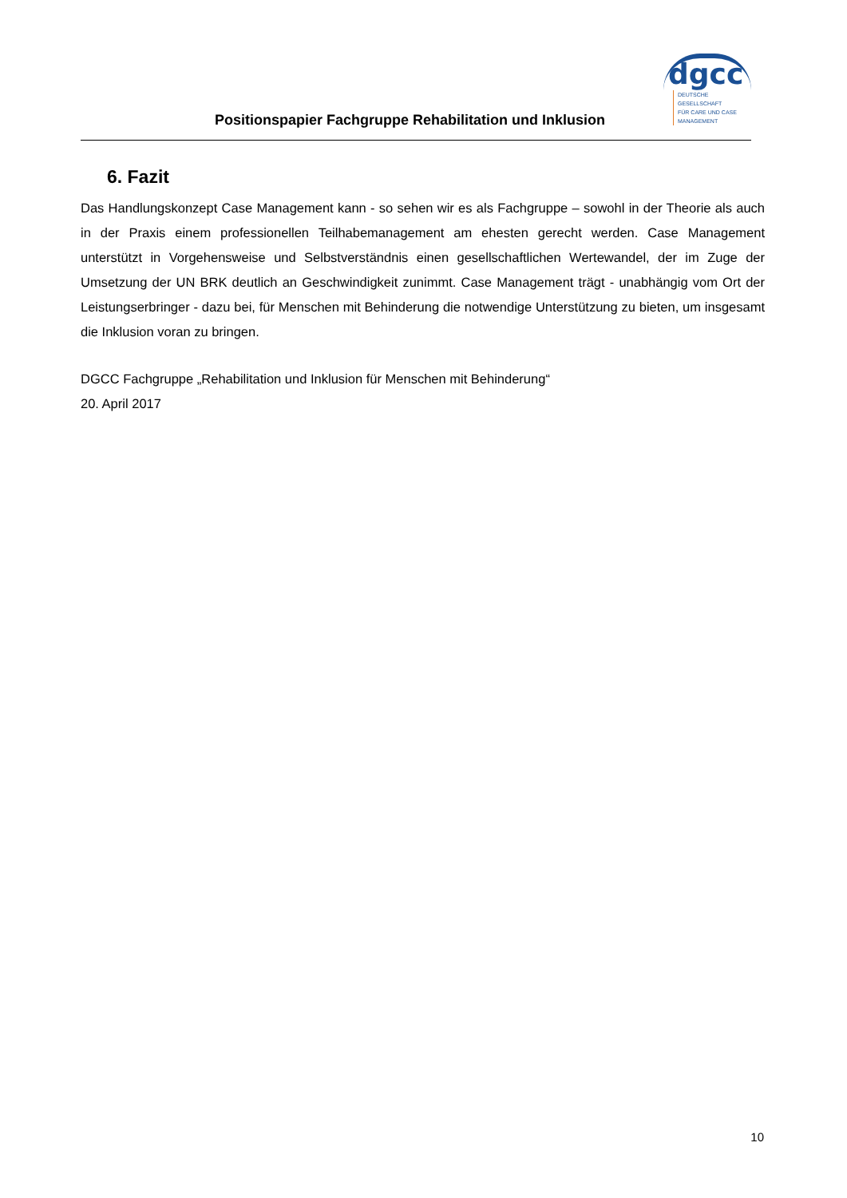Positionspapier Fachgruppe Rehabilitation und Inklusion
dgcc
DEUTSCHE GESELLSCHAFT
FÜR CARE UND CASE
MANAGEMENT
6. Fazit
Das Handlungskonzept Case Management kann - so sehen wir es als Fachgruppe – sowohl in der Theorie als auch in der Praxis einem professionellen Teilhabemanagement am ehesten gerecht werden. Case Management unterstützt in Vorgehensweise und Selbstverständnis einen gesellschaftlichen Wertewandel, der im Zuge der Umsetzung der UN BRK deutlich an Geschwindigkeit zunimmt. Case Management trägt - unabhängig vom Ort der Leistungserbringer - dazu bei, für Menschen mit Behinderung die notwendige Unterstützung zu bieten, um insgesamt die Inklusion voran zu bringen.
DGCC Fachgruppe „Rehabilitation und Inklusion für Menschen mit Behinderung“
20. April 2017
10